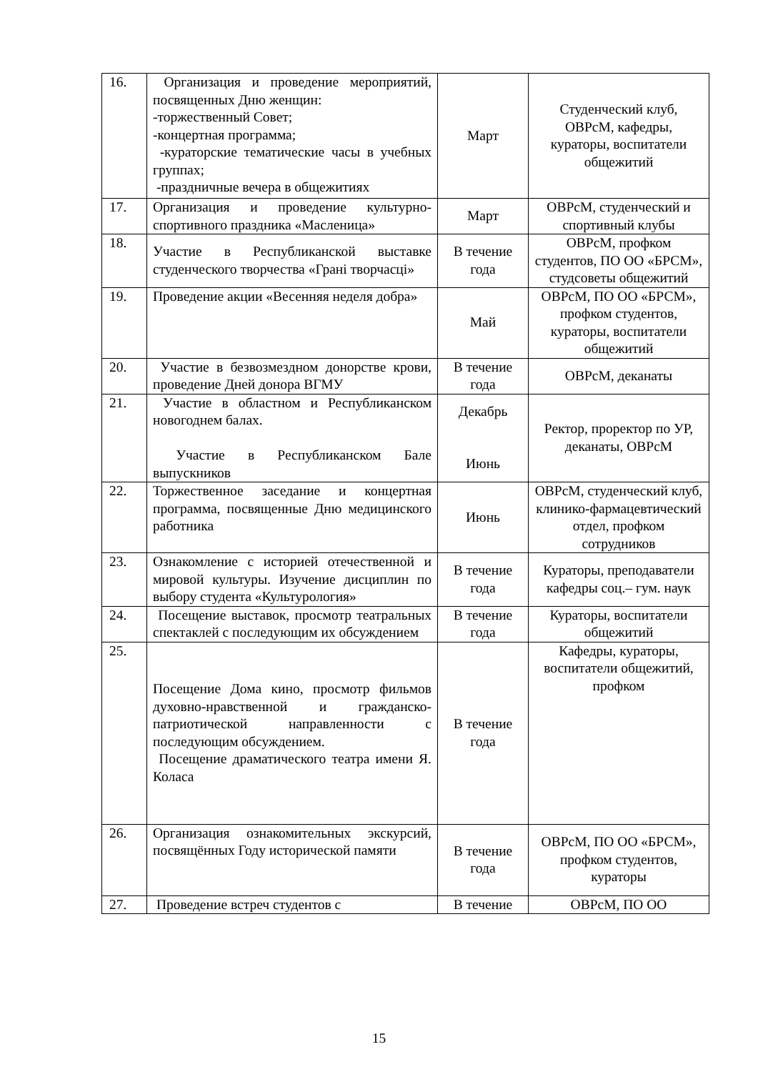| 16. | Организация и проведение мероприятий, посвященных Дню женщин: -торжественный Совет; -концертная программа; -кураторские тематические часы в учебных группах; -праздничные вечера в общежитиях | Март | Студенческий клуб, ОВРсМ, кафедры, кураторы, воспитатели общежитий |
| 17. | Организация и проведение культурно-спортивного праздника «Масленица» | Март | ОВРсМ, студенческий и спортивный клубы |
| 18. | Участие в Республиканской выставке студенческого творчества «Грані творчасці» | В течение года | ОВРсМ, профком студентов, ПО ОО «БРСМ», студсоветы общежитий |
| 19. | Проведение акции «Весенняя неделя добра» | Май | ОВРсМ, ПО ОО «БРСМ», профком студентов, кураторы, воспитатели общежитий |
| 20. | Участие в безвозмездном донорстве крови, проведение Дней донора ВГМУ | В течение года | ОВРсМ, деканаты |
| 21. | Участие в областном и Республиканском новогоднем балах. Участие в Республиканском Бале выпускников | Декабрь Июнь | Ректор, проректор по УР, деканаты, ОВРсМ |
| 22. | Торжественное заседание и концертная программа, посвященные Дню медицинского работника | Июнь | ОВРсМ, студенческий клуб, клинико-фармацевтический отдел, профком сотрудников |
| 23. | Ознакомление с историей отечественной и мировой культуры. Изучение дисциплин по выбору студента «Культурология» | В течение года | Кураторы, преподаватели кафедры соц.– гум. наук |
| 24. | Посещение выставок, просмотр театральных спектаклей с последующим их обсуждением | В течение года | Кураторы, воспитатели общежитий |
| 25. | Посещение Дома кино, просмотр фильмов духовно-нравственной и гражданско-патриотической направленности с последующим обсуждением. Посещение драматического театра имени Я. Коласа | В течение года | Кафедры, кураторы, воспитатели общежитий, профком |
| 26. | Организация ознакомительных экскурсий, посвящённых Году исторической памяти | В течение года | ОВРсМ, ПО ОО «БРСМ», профком студентов, кураторы |
| 27. | Проведение встреч студентов с | В течение | ОВРсМ, ПО ОО |
15